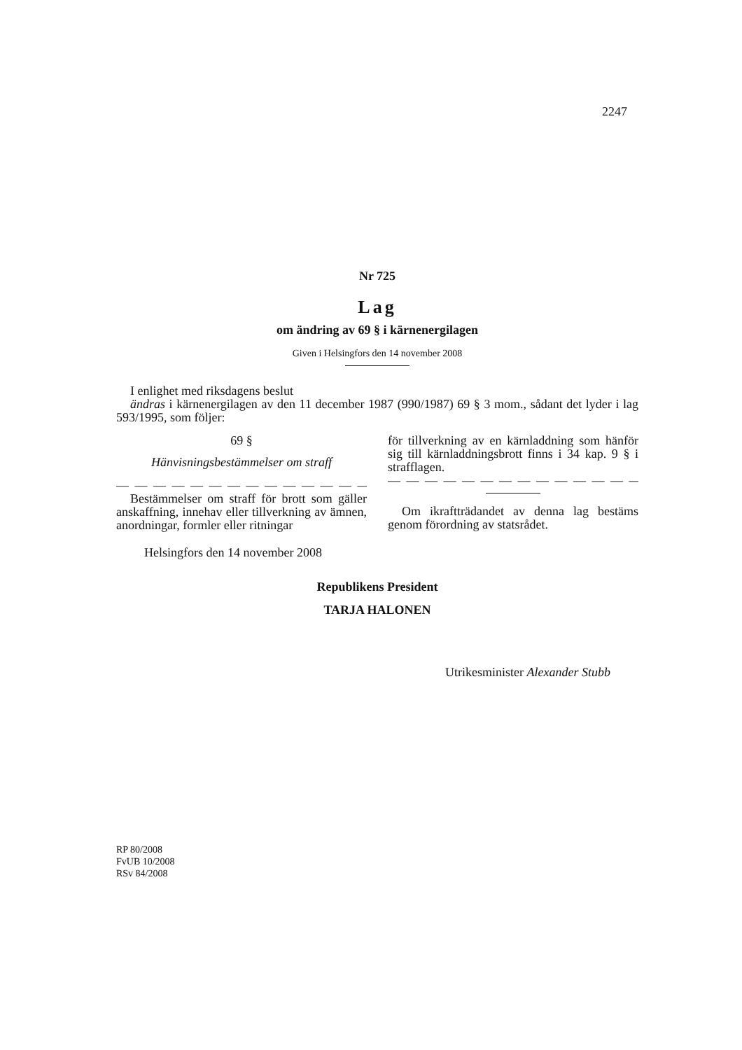2247
Nr 725
Lag
om ändring av 69 § i kärnenergilagen
Given i Helsingfors den 14 november 2008
I enlighet med riksdagens beslut
ändras i kärnenergilagen av den 11 december 1987 (990/1987) 69 § 3 mom., sådant det lyder i lag 593/1995, som följer:
69 §
Hänvisningsbestämmelser om straff
— — — — — — — — — — — — — — — — — —
Bestämmelser om straff för brott som gäller anskaffning, innehav eller tillverkning av ämnen, anordningar, formler eller ritningar
för tillverkning av en kärnladdning som hänför sig till kärnladdningsbrott finns i 34 kap. 9 § i strafflagen.
— — — — — — — — — — — — — — — — — —
Om ikraftträdandet av denna lag bestäms genom förordning av statsrådet.
Helsingfors den 14 november 2008
Republikens President
TARJA HALONEN
Utrikesminister Alexander Stubb
RP 80/2008
FvUB 10/2008
RSv 84/2008